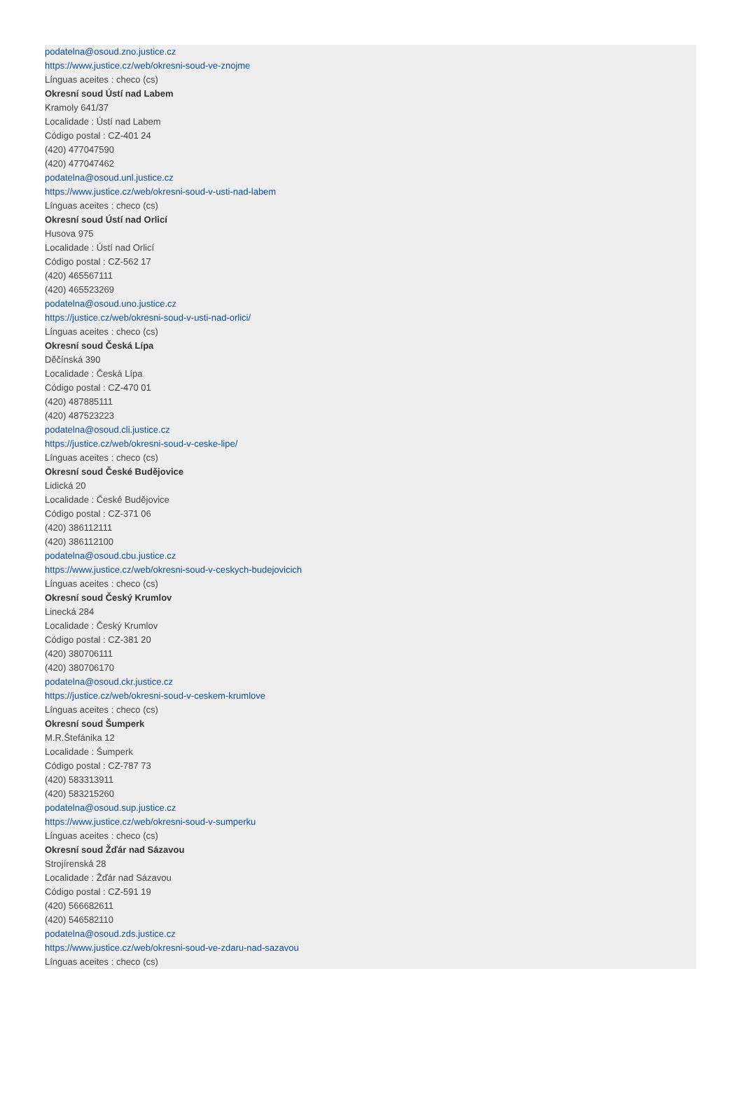podatelna@osoud.zno.justice.cz
https://www.justice.cz/web/okresni-soud-ve-znojme
Línguas aceites : checo (cs)
Okresní soud Ústí nad Labem
Kramoly 641/37
Localidade : Ústí nad Labem
Código postal : CZ-401 24
(420) 477047590
(420) 477047462
podatelna@osoud.unl.justice.cz
https://www.justice.cz/web/okresni-soud-v-usti-nad-labem
Línguas aceites : checo (cs)
Okresní soud Ústí nad Orlicí
Husova 975
Localidade : Ústí nad Orlicí
Código postal : CZ-562 17
(420) 465567111
(420) 465523269
podatelna@osoud.uno.justice.cz
https://justice.cz/web/okresni-soud-v-usti-nad-orlici/
Línguas aceites : checo (cs)
Okresní soud Česká Lípa
Děčínská 390
Localidade : Česká Lípa
Código postal : CZ-470 01
(420) 487885111
(420) 487523223
podatelna@osoud.cli.justice.cz
https://justice.cz/web/okresni-soud-v-ceske-lipe/
Línguas aceites : checo (cs)
Okresní soud České Budějovice
Lidická 20
Localidade : České Budějovice
Código postal : CZ-371 06
(420) 386112111
(420) 386112100
podatelna@osoud.cbu.justice.cz
https://www.justice.cz/web/okresni-soud-v-ceskych-budejovicich
Línguas aceites : checo (cs)
Okresní soud Český Krumlov
Linecká 284
Localidade : Český Krumlov
Código postal : CZ-381 20
(420) 380706111
(420) 380706170
podatelna@osoud.ckr.justice.cz
https://justice.cz/web/okresni-soud-v-ceskem-krumlove
Línguas aceites : checo (cs)
Okresní soud Šumperk
M.R.Štefánika 12
Localidade : Šumperk
Código postal : CZ-787 73
(420) 583313911
(420) 583215260
podatelna@osoud.sup.justice.cz
https://www.justice.cz/web/okresni-soud-v-sumperku
Línguas aceites : checo (cs)
Okresní soud Žďár nad Sázavou
Strojírenská 28
Localidade : Žďár nad Sázavou
Código postal : CZ-591 19
(420) 566682611
(420) 546582110
podatelna@osoud.zds.justice.cz
https://www.justice.cz/web/okresni-soud-ve-zdaru-nad-sazavou
Línguas aceites : checo (cs)